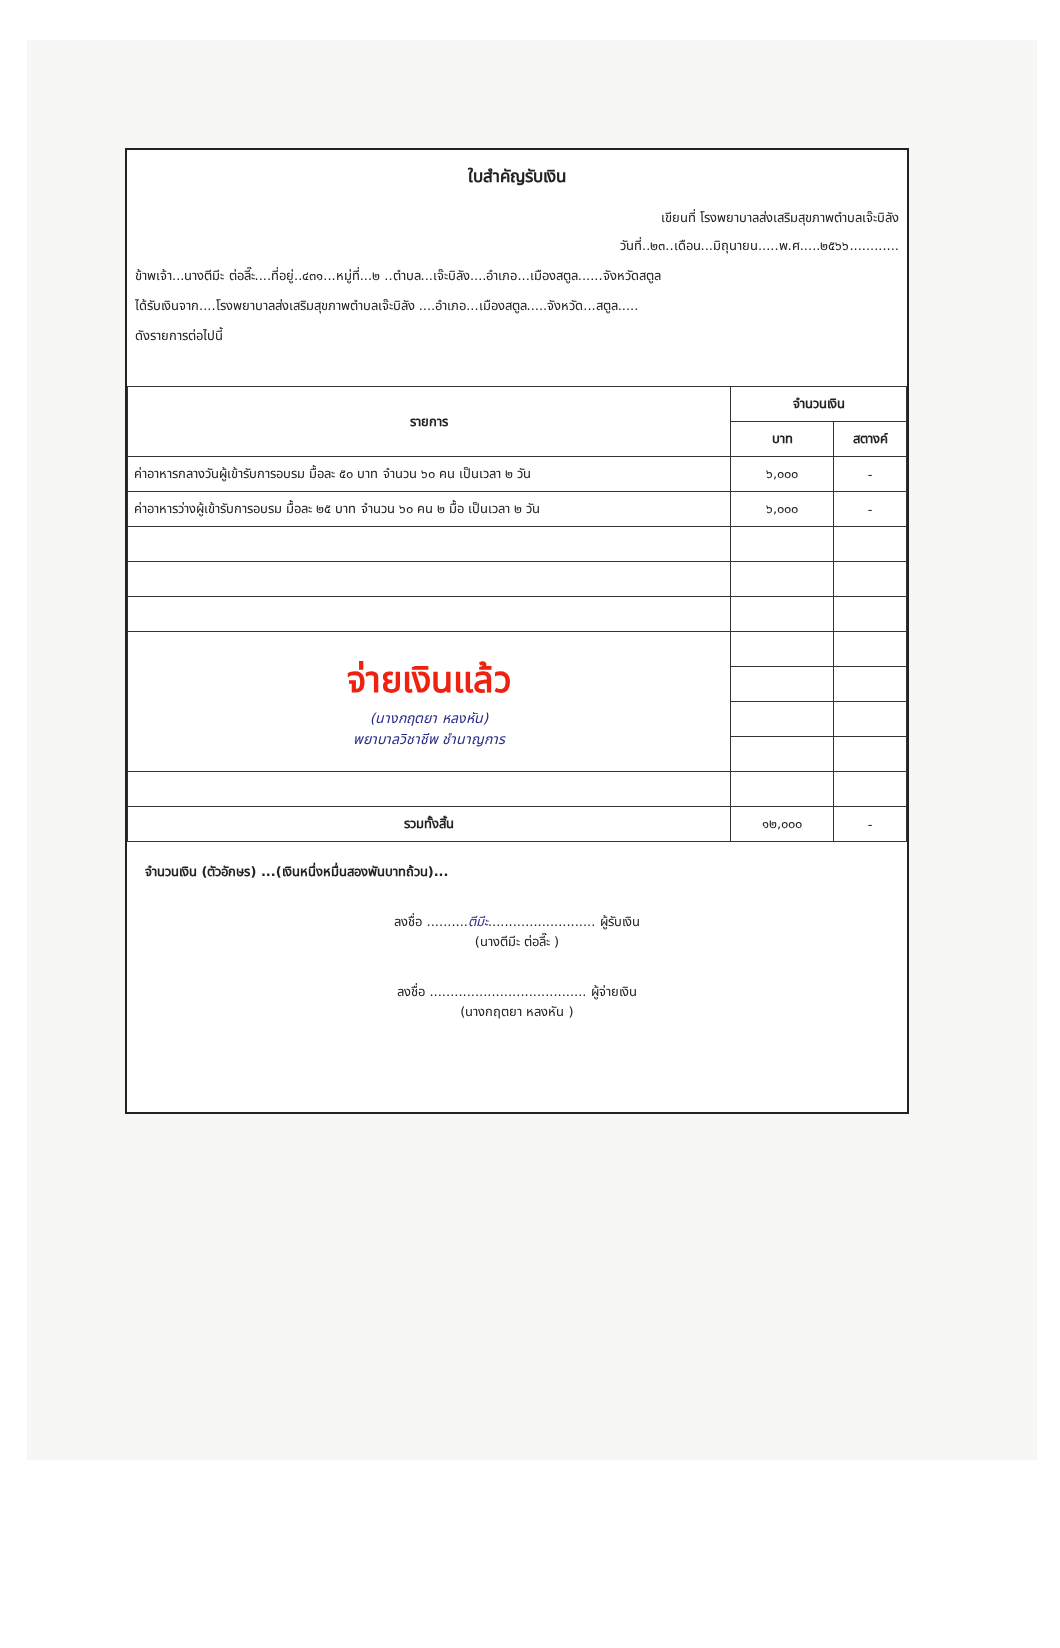ใบสำคัญรับเงิน
เขียนที่ โรงพยาบาลส่งเสริมสุขภาพตำบลเจ๊ะบิลัง
วันที่..๒๓..เดือน...มิถุนายน.....พ.ศ.....๒๕๖๖............
ข้าพเจ้า...นางตีมีะ ต่อลี๊ะ....ที่อยู่..๔๓๑...หมู่ที่...๒ ..ตำบล...เจ๊ะบิลัง....อำเภอ...เมืองสตูล......จังหวัดสตูล
ได้รับเงินจาก....โรงพยาบาลส่งเสริมสุขภาพตำบลเจ๊ะบิลัง ....อำเภอ...เมืองสตูล.....จังหวัด...สตูล.....
ดังรายการต่อไปนี้
| รายการ | จำนวนเงิน | |
| --- | --- | --- |
| | บาท | สตางค์ |
| ค่าอาหารกลางวันผู้เข้ารับการอบรม มื้อละ ๕๐ บาท จำนวน ๖๐ คน เป็นเวลา ๒ วัน | ๖,๐๐๐ | - |
| ค่าอาหารว่างผู้เข้ารับการอบรม มื้อละ ๒๕ บาท จำนวน ๖๐ คน ๒ มื้อ เป็นเวลา ๒ วัน | ๖,๐๐๐ | - |
| จ่ายเงินแล้ว (นางกฤตยา หลงหัน) พยาบาลวิชาชีพ ชำนาญการ | | |
| รวมทั้งสิ้น | ๑๒,๐๐๐ | - |
จำนวนเงิน (ตัวอักษร) ...(เงินหนึ่งหมื่นสองพันบาทถ้วน)...
ลงชื่อ ..........ตีมีะ.......................... ผู้รับเงิน
(นางตีมีะ ต่อลี๊ะ )
ลงชื่อ ...................................... ผู้จ่ายเงิน
(นางกฤตยา หลงหัน )